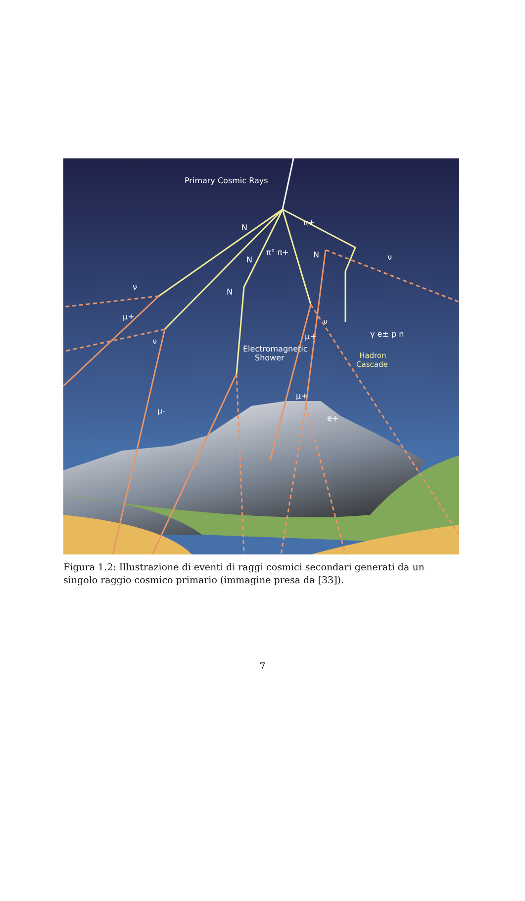Primary Cosmic Rays
N
N
N
N
π+
π° π+
ν
ν
ν
ν
μ+
μ-
μ+
μ+
e+
Electromagnetic
Shower
γ e± p n
Hadron
Cascade
Figura 1.2: Illustrazione di eventi di raggi cosmici secondari generati da un singolo raggio cosmico primario (immagine presa da [33]).
7